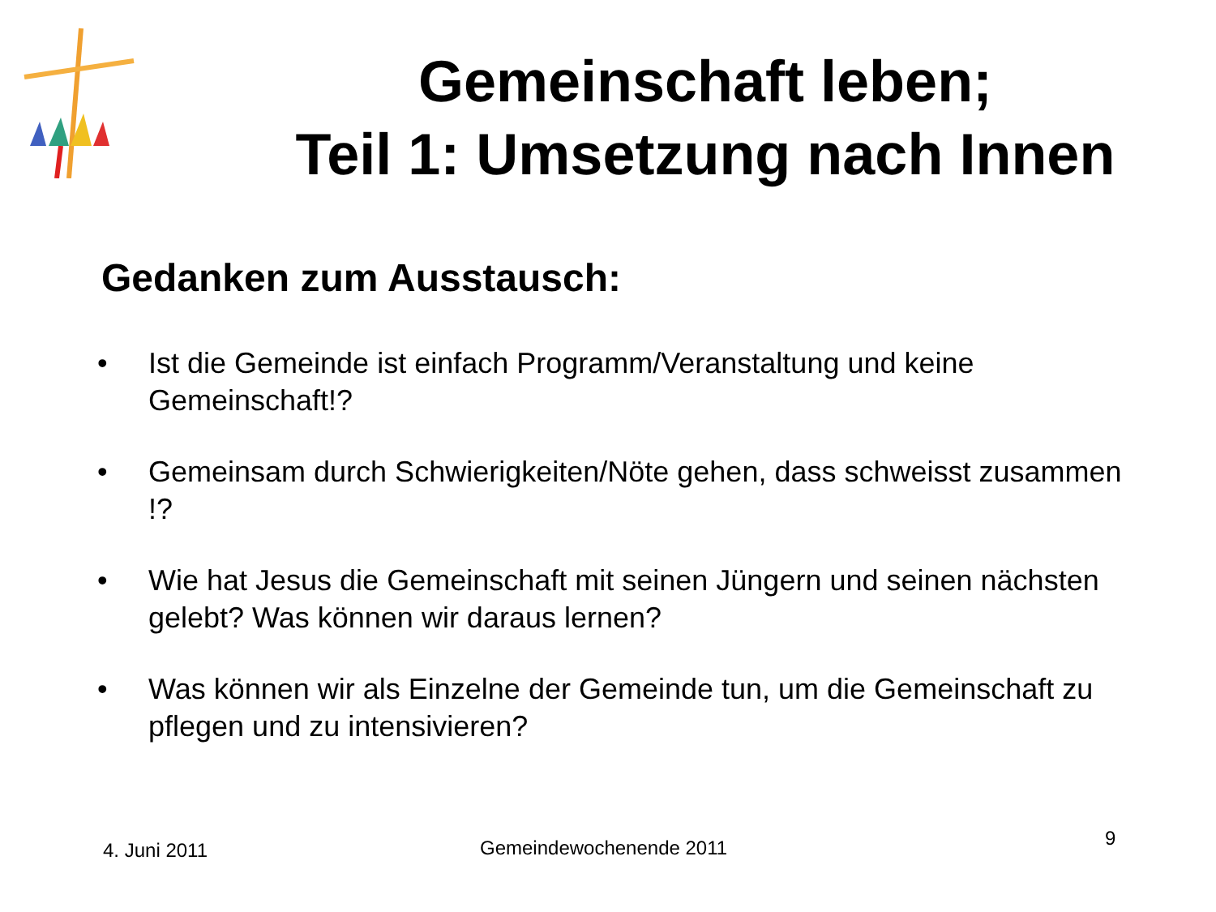Gemeinschaft leben;
Teil 1: Umsetzung nach Innen
Gedanken zum Ausstausch:
• Ist die Gemeinde ist einfach Programm/Veranstaltung und keine Gemeinschaft!?
• Gemeinsam durch Schwierigkeiten/Nöte gehen, dass schweisst zusammen !?
• Wie hat Jesus die Gemeinschaft mit seinen Jüngern und seinen nächsten gelebt? Was können wir daraus lernen?
• Was können wir als Einzelne der Gemeinde tun, um die Gemeinschaft zu pflegen und zu intensivieren?
4. Juni 2011 Gemeindewochenende 2011 9